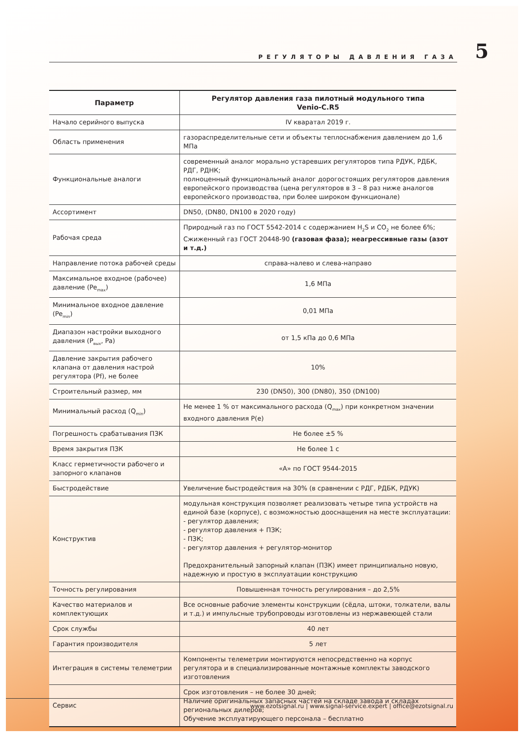РЕГУЛЯТОРЫ ДАВЛЕНИЯ ГАЗА
5
| Параметр | Регулятор давления газа пилотный модульного типа Venio-C.R5 |
| --- | --- |
| Начало серийного выпуска | IV кваратал 2019 г. |
| Область применения | газораспределительные сети и объекты теплоснабжения давлением до 1,6 МПа |
| Функциональные аналоги | современный аналог морально устаревших регуляторов типа РДУК, РДБК, РДГ, РДНК; полноценный функциональный аналог дорогостоящих регуляторов давления европейского производства (цена регуляторов в 3 – 8 раз ниже аналогов европейского производства, при более широком функционале) |
| Ассортимент | DN50, (DN80, DN100 в 2020 году) |
| Рабочая среда | Природный газ по ГОСТ 5542-2014 с содержанием H<sub>2</sub>S и CO<sub>2</sub> не более 6%; Сжиженный газ ГОСТ 20448-90 (газовая фаза); неагрессивные газы (азот и т.д.) |
| Направление потока рабочей среды | справа-налево и слева-направо |
| Максимальное входное (рабочее) давление (Pe<sub>max</sub>) | 1,6 МПа |
| Минимальное входное давление (Pe<sub>min</sub>) | 0,01 МПа |
| Диапазон настройки выходного давления (P<sub>вых</sub>, Pa) | от 1,5 кПа до 0,6 МПа |
| Давление закрытия рабочего клапана от давления настрой регулятора (Pf), не более | 10% |
| Строительный размер, мм | 230 (DN50), 300 (DN80), 350 (DN100) |
| Минимальный расход (Q<sub>min</sub>) | Не менее 1 % от максимального расхода (Q<sub>max</sub>) при конкретном значении входного давления P(e) |
| Погрешность срабатывания ПЗК | Не более ±5 % |
| Время закрытия ПЗК | Не более 1 с |
| Класс герметичности рабочего и запорного клапанов | «А» по ГОСТ 9544-2015 |
| Быстродействие | Увеличение быстродействия на 30% (в сравнении с РДГ, РДБК, РДУК) |
| Конструктив | модульная конструкция позволяет реализовать четыре типа устройств на единой базе (корпусе), с возможностью дооснащения на месте эксплуатации: - регулятор давления; - регулятор давления + ПЗК; - ПЗК; - регулятор давления + регулятор-монитор Предохранительный запорный клапан (ПЗК) имеет принципиально новую, надежную и простую в эксплуатации конструкцию |
| Точность регулирования | Повышенная точность регулирования – до 2,5% |
| Качество материалов и комплектующих | Все основные рабочие элементы конструкции (сёдла, штоки, толкатели, валы и т.д.) и импульсные трубопроводы изготовлены из нержавеющей стали |
| Срок службы | 40 лет |
| Гарантия производителя | 5 лет |
| Интеграция в системы телеметрии | Компоненты телеметрии монтируются непосредственно на корпус регулятора и в специализированные монтажные комплекты заводского изготовления |
| Сервис | Срок изготовления – не более 30 дней; Наличие оригинальных запасных частей на складе завода и складах региональных дилеров; Обучение эксплуатирующего персонала – бесплатно |
www.ezotsignal.ru | www.signal-service.expert | office@ezotsignal.ru